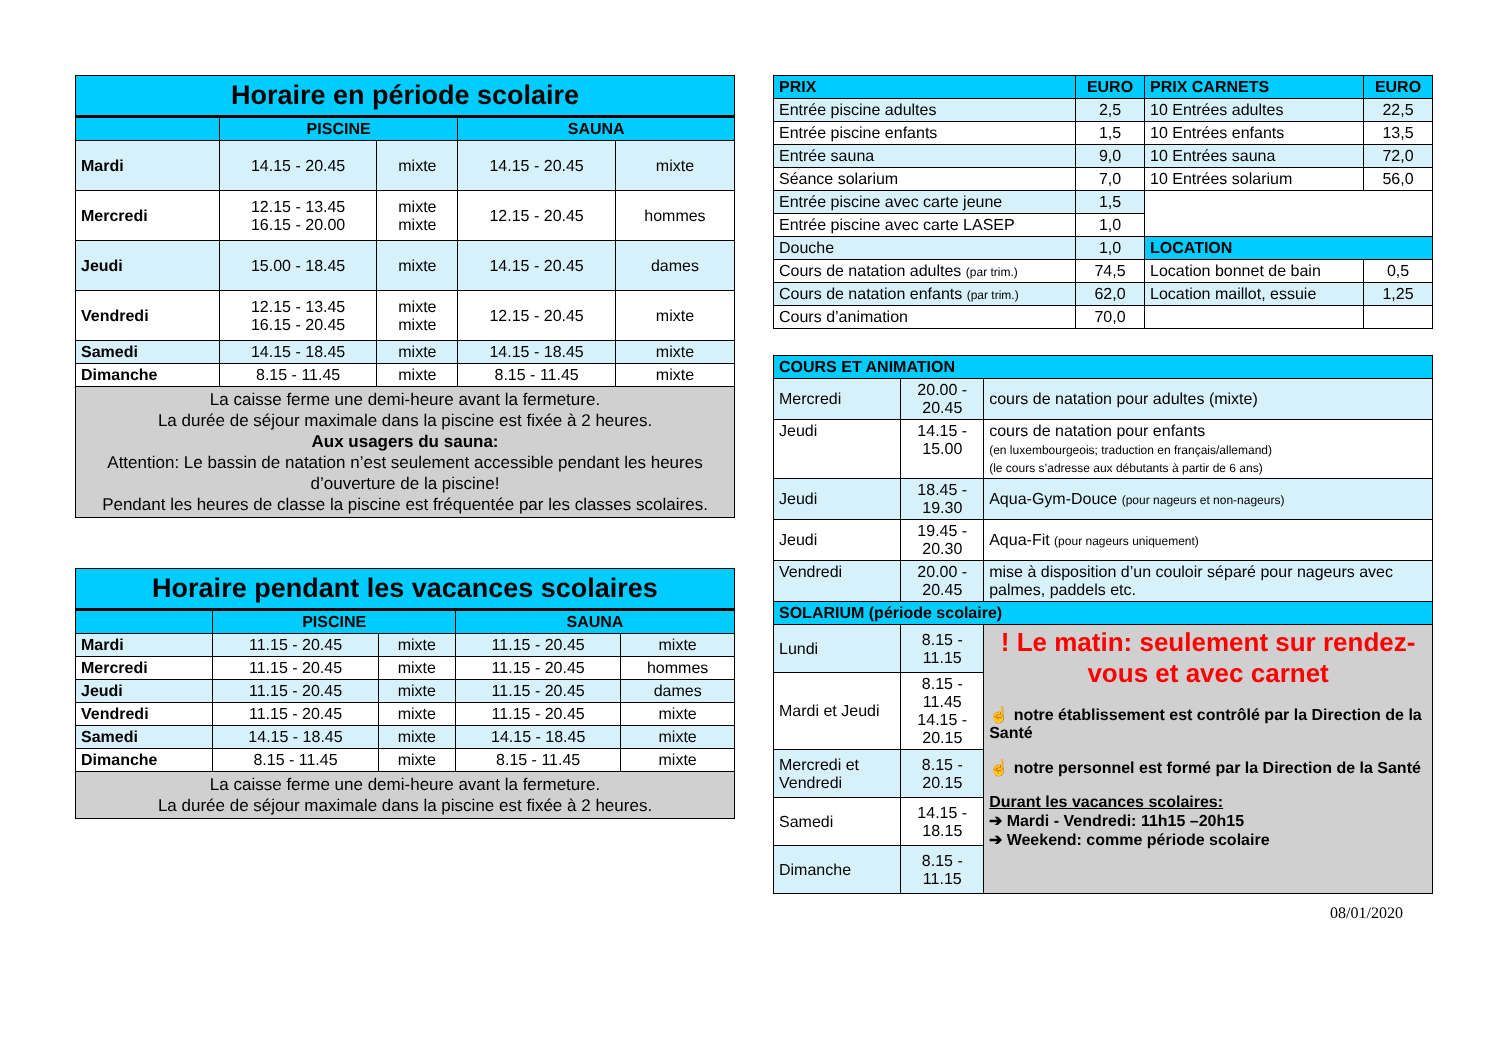| Horaire en période scolaire | | | | |
| --- | --- | --- | --- | --- |
| | PISCINE | | SAUNA | |
| Mardi | 14.15 - 20.45 | mixte | 14.15 - 20.45 | mixte |
| Mercredi | 12.15 - 13.45 16.15 - 20.00 | mixte mixte | 12.15 - 20.45 | hommes |
| Jeudi | 15.00 - 18.45 | mixte | 14.15 - 20.45 | dames |
| Vendredi | 12.15 - 13.45 16.15 - 20.45 | mixte mixte | 12.15 - 20.45 | mixte |
| Samedi | 14.15 - 18.45 | mixte | 14.15 - 18.45 | mixte |
| Dimanche | 8.15 - 11.45 | mixte | 8.15 - 11.45 | mixte |
| La caisse ferme une demi-heure avant la fermeture. La durée de séjour maximale dans la piscine est fixée à 2 heures. Aux usagers du sauna: Attention: Le bassin de natation n’est seulement accessible pendant les heures d’ouverture de la piscine! Pendant les heures de classe la piscine est fréquentée par les classes scolaires. | | | | |
| Horaire pendant les vacances scolaires | | | | |
| --- | --- | --- | --- | --- |
| | PISCINE | | SAUNA | |
| Mardi | 11.15 - 20.45 | mixte | 11.15 - 20.45 | mixte |
| Mercredi | 11.15 - 20.45 | mixte | 11.15 - 20.45 | hommes |
| Jeudi | 11.15 - 20.45 | mixte | 11.15 - 20.45 | dames |
| Vendredi | 11.15 - 20.45 | mixte | 11.15 - 20.45 | mixte |
| Samedi | 14.15 - 18.45 | mixte | 14.15 - 18.45 | mixte |
| Dimanche | 8.15 - 11.45 | mixte | 8.15 - 11.45 | mixte |
| La caisse ferme une demi-heure avant la fermeture. La durée de séjour maximale dans la piscine est fixée à 2 heures. | | | | |
| PRIX | EURO | PRIX CARNETS | EURO |
| --- | --- | --- | --- |
| Entrée piscine adultes | 2,5 | 10 Entrées adultes | 22,5 |
| Entrée piscine enfants | 1,5 | 10 Entrées enfants | 13,5 |
| Entrée sauna | 9,0 | 10 Entrées sauna | 72,0 |
| Séance solarium | 7,0 | 10 Entrées solarium | 56,0 |
| Entrée piscine avec carte jeune | 1,5 | | |
| Entrée piscine avec carte LASEP | 1,0 | | |
| Douche | 1,0 | LOCATION | |
| Cours de natation adultes (par trim.) | 74,5 | Location bonnet de bain | 0,5 |
| Cours de natation enfants (par trim.) | 62,0 | Location maillot, essuie | 1,25 |
| Cours d’animation | 70,0 | | |
| COURS ET ANIMATION | | |
| --- | --- | --- |
| Mercredi | 20.00 - 20.45 | cours de natation pour adultes (mixte) |
| Jeudi | 14.15 - 15.00 | cours de natation pour enfants (en luxembourgeois; traduction en français/allemand) (le cours s’adresse aux débutants à partir de 6 ans) |
| Jeudi | 18.45 - 19.30 | Aqua-Gym-Douce (pour nageurs et non-nageurs) |
| Jeudi | 19.45 - 20.30 | Aqua-Fit (pour nageurs uniquement) |
| Vendredi | 20.00 - 20.45 | mise à disposition d’un couloir séparé pour nageurs avec palmes, paddels etc. |
| SOLARIUM (période scolaire) | | |
| Lundi | 8.15 - 11.15 | ! Le matin: seulement sur rendez-vous et avec carnet ☝ notre établissement est contrôlé par la Direction de la Santé ☝ notre personnel est formé par la Direction de la Santé Durant les vacances scolaires: ➔ Mardi - Vendredi: 11h15 –20h15 ➔ Weekend: comme période scolaire |
| Mardi et Jeudi | 8.15 - 11.45 14.15 - 20.15 | |
| Mercredi et Vendredi | 8.15 - 20.15 | |
| Samedi | 14.15 - 18.15 | |
| Dimanche | 8.15 - 11.15 | |
08/01/2020